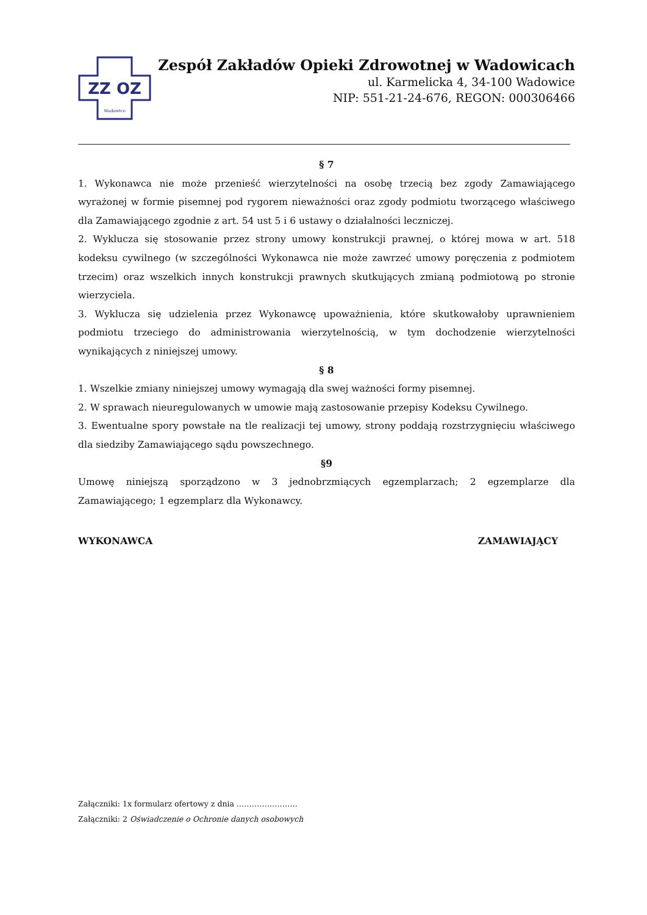ZZ OZ
Wadowice
Zespół Zakładów Opieki Zdrowotnej w Wadowicach
ul. Karmelicka 4, 34-100 Wadowice
NIP: 551-21-24-676, REGON: 000306466
§ 7
1. Wykonawca nie może przenieść wierzytelności na osobę trzecią bez zgody Zamawiającego wyrażonej w formie pisemnej pod rygorem nieważności oraz zgody podmiotu tworzącego właściwego dla Zamawiającego zgodnie z art. 54 ust 5 i 6 ustawy o działalności leczniczej.
2. Wyklucza się stosowanie przez strony umowy konstrukcji prawnej, o której mowa w art. 518 kodeksu cywilnego (w szczególności Wykonawca nie może zawrzeć umowy poręczenia z podmiotem trzecim) oraz wszelkich innych konstrukcji prawnych skutkujących zmianą podmiotową po stronie wierzyciela.
3. Wyklucza się udzielenia przez Wykonawcę upoważnienia, które skutkowałoby uprawnieniem podmiotu trzeciego do administrowania wierzytelnością, w tym dochodzenie wierzytelności wynikających z niniejszej umowy.
§ 8
1. Wszelkie zmiany niniejszej umowy wymagają dla swej ważności formy pisemnej.
2. W sprawach nieuregulowanych w umowie mają zastosowanie przepisy Kodeksu Cywilnego.
3. Ewentualne spory powstałe na tle realizacji tej umowy, strony poddają rozstrzygnięciu właściwego dla siedziby Zamawiającego sądu powszechnego.
§9
Umowę niniejszą sporządzono w 3 jednobrzmiących egzemplarzach; 2 egzemplarze dla Zamawiającego; 1 egzemplarz dla Wykonawcy.
WYKONAWCA ZAMAWIAJĄCY
Załączniki: 1x formularz ofertowy z dnia ……………………
Załączniki: 2 Oświadczenie o Ochronie danych osobowych